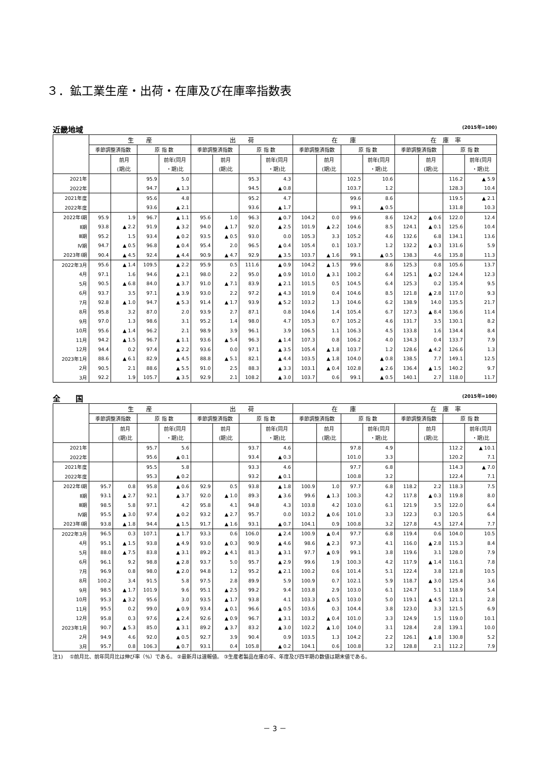３．鉱工業生産・出荷・在庫及び在庫率指数表
近畿地域 (2015年=100)
| | 生 産 | | | | 出 荷 | | | | 在 庫 | | | | 在 庫 率 | | | |
| --- | --- | --- | --- | --- | --- | --- | --- | --- | --- | --- | --- | --- | --- | --- | --- | --- |
| | 季節調整済指数 | | 原 指 数 | | 季節調整済指数 | | 原 指 数 | | 季節調整済指数 | | 原 指 数 | | 季節調整済指数 | | 原 指 数 | |
| | | 前月 | | 前年(同月 | | 前月 | | 前年(同月 | | 前月 | | 前年(同月 | | 前月 | | 前年(同月 |
| | | (期)比 | | ・期)比 | | (期)比 | | ・期)比 | | (期)比 | | ・期)比 | | (期)比 | | ・期)比 |
| 2021年 | | | 95.9 | 5.0 | | | 95.3 | 4.3 | | | 102.5 | 10.6 | | | 116.2 | ▲ 5.9 |
| 2022年 | | | 94.7 | ▲ 1.3 | | | 94.5 | ▲ 0.8 | | | 103.7 | 1.2 | | | 128.3 | 10.4 |
| 2021年度 | | | 95.6 | 4.8 | | | 95.2 | 4.7 | | | 99.6 | 8.6 | | | 119.5 | ▲ 2.1 |
| 2022年度 | | | 93.6 | ▲ 2.1 | | | 93.6 | ▲ 1.7 | | | 99.1 | ▲ 0.5 | | | 131.8 | 10.3 |
| 2022年Ⅰ期 | 95.9 | 1.9 | 96.7 | ▲ 1.1 | 95.6 | 1.0 | 96.3 | ▲ 0.7 | 104.2 | 0.0 | 99.6 | 8.6 | 124.2 | ▲ 0.6 | 122.0 | 12.4 |
| Ⅱ期 | 93.8 | ▲ 2.2 | 91.9 | ▲ 3.2 | 94.0 | ▲ 1.7 | 92.0 | ▲ 2.5 | 101.9 | ▲ 2.2 | 104.6 | 8.5 | 124.1 | ▲ 0.1 | 125.6 | 10.4 |
| Ⅲ期 | 95.2 | 1.5 | 93.4 | ▲ 0.2 | 93.5 | ▲ 0.5 | 93.0 | 0.0 | 105.3 | 3.3 | 105.2 | 4.6 | 132.6 | 6.8 | 134.1 | 13.6 |
| Ⅳ期 | 94.7 | ▲ 0.5 | 96.8 | ▲ 0.4 | 95.4 | 2.0 | 96.5 | ▲ 0.4 | 105.4 | 0.1 | 103.7 | 1.2 | 132.2 | ▲ 0.3 | 131.6 | 5.9 |
| 2023年Ⅰ期 | 90.4 | ▲ 4.5 | 92.4 | ▲ 4.4 | 90.9 | ▲ 4.7 | 92.9 | ▲ 3.5 | 103.7 | ▲ 1.6 | 99.1 | ▲ 0.5 | 138.3 | 4.6 | 135.8 | 11.3 |
| 2022年3月 | 95.6 | ▲ 1.4 | 109.5 | ▲ 2.2 | 95.9 | 0.5 | 111.6 | ▲ 0.9 | 104.2 | ▲ 1.5 | 99.6 | 8.6 | 125.3 | 0.8 | 105.6 | 13.7 |
| 4月 | 97.1 | 1.6 | 94.6 | ▲ 2.1 | 98.0 | 2.2 | 95.0 | ▲ 0.9 | 101.0 | ▲ 3.1 | 100.2 | 6.4 | 125.1 | ▲ 0.2 | 124.4 | 12.3 |
| 5月 | 90.5 | ▲ 6.8 | 84.0 | ▲ 3.7 | 91.0 | ▲ 7.1 | 83.9 | ▲ 2.1 | 101.5 | 0.5 | 104.5 | 6.4 | 125.3 | 0.2 | 135.4 | 9.5 |
| 6月 | 93.7 | 3.5 | 97.1 | ▲ 3.9 | 93.0 | 2.2 | 97.2 | ▲ 4.3 | 101.9 | 0.4 | 104.6 | 8.5 | 121.8 | ▲ 2.8 | 117.0 | 9.3 |
| 7月 | 92.8 | ▲ 1.0 | 94.7 | ▲ 5.3 | 91.4 | ▲ 1.7 | 93.9 | ▲ 5.2 | 103.2 | 1.3 | 104.6 | 6.2 | 138.9 | 14.0 | 135.5 | 21.7 |
| 8月 | 95.8 | 3.2 | 87.0 | 2.0 | 93.9 | 2.7 | 87.1 | 0.8 | 104.6 | 1.4 | 105.4 | 6.7 | 127.3 | ▲ 8.4 | 136.6 | 11.4 |
| 9月 | 97.0 | 1.3 | 98.6 | 3.1 | 95.2 | 1.4 | 98.0 | 4.7 | 105.3 | 0.7 | 105.2 | 4.6 | 131.7 | 3.5 | 130.1 | 8.2 |
| 10月 | 95.6 | ▲ 1.4 | 96.2 | 2.1 | 98.9 | 3.9 | 96.1 | 3.9 | 106.5 | 1.1 | 106.3 | 4.5 | 133.8 | 1.6 | 134.4 | 8.4 |
| 11月 | 94.2 | ▲ 1.5 | 96.7 | ▲ 1.1 | 93.6 | ▲ 5.4 | 96.3 | ▲ 1.4 | 107.3 | 0.8 | 106.2 | 4.0 | 134.3 | 0.4 | 133.7 | 7.9 |
| 12月 | 94.4 | 0.2 | 97.4 | ▲ 2.2 | 93.6 | 0.0 | 97.1 | ▲ 3.5 | 105.4 | ▲ 1.8 | 103.7 | 1.2 | 128.6 | ▲ 4.2 | 126.6 | 1.3 |
| 2023年1月 | 88.6 | ▲ 6.1 | 82.9 | ▲ 4.5 | 88.8 | ▲ 5.1 | 82.1 | ▲ 4.4 | 103.5 | ▲ 1.8 | 104.0 | ▲ 0.8 | 138.5 | 7.7 | 149.1 | 12.5 |
| 2月 | 90.5 | 2.1 | 88.6 | ▲ 5.5 | 91.0 | 2.5 | 88.3 | ▲ 3.3 | 103.1 | ▲ 0.4 | 102.8 | ▲ 2.6 | 136.4 | ▲ 1.5 | 140.2 | 9.7 |
| 3月 | 92.2 | 1.9 | 105.7 | ▲ 3.5 | 92.9 | 2.1 | 108.2 | ▲ 3.0 | 103.7 | 0.6 | 99.1 | ▲ 0.5 | 140.1 | 2.7 | 118.0 | 11.7 |
全　　国 (2015年=100)
| | 生 産 | | | | 出 荷 | | | | 在 庫 | | | | 在 庫 率 | | | |
| --- | --- | --- | --- | --- | --- | --- | --- | --- | --- | --- | --- | --- | --- | --- | --- | --- |
| | 季節調整済指数 | | 原 指 数 | | 季節調整済指数 | | 原 指 数 | | 季節調整済指数 | | 原 指 数 | | 季節調整済指数 | | 原 指 数 | |
| | | 前月 | | 前年(同月 | | 前月 | | 前年(同月 | | 前月 | | 前年(同月 | | 前月 | | 前年(同月 |
| | | (期)比 | | ・期)比 | | (期)比 | | ・期)比 | | (期)比 | | ・期)比 | | (期)比 | | ・期)比 |
| 2021年 | | | 95.7 | 5.6 | | | 93.7 | 4.6 | | | 97.8 | 4.9 | | | 112.2 | ▲ 10.1 |
| 2022年 | | | 95.6 | ▲ 0.1 | | | 93.4 | ▲ 0.3 | | | 101.0 | 3.3 | | | 120.2 | 7.1 |
| 2021年度 | | | 95.5 | 5.8 | | | 93.3 | 4.6 | | | 97.7 | 6.8 | | | 114.3 | ▲ 7.0 |
| 2022年度 | | | 95.3 | ▲ 0.2 | | | 93.2 | ▲ 0.1 | | | 100.8 | 3.2 | | | 122.4 | 7.1 |
| 2022年Ⅰ期 | 95.7 | 0.8 | 95.8 | ▲ 0.6 | 92.9 | 0.5 | 93.8 | ▲ 1.8 | 100.9 | 1.0 | 97.7 | 6.8 | 118.2 | 2.2 | 118.3 | 7.5 |
| Ⅱ期 | 93.1 | ▲ 2.7 | 92.1 | ▲ 3.7 | 92.0 | ▲ 1.0 | 89.3 | ▲ 3.6 | 99.6 | ▲ 1.3 | 100.3 | 4.2 | 117.8 | ▲ 0.3 | 119.8 | 8.0 |
| Ⅲ期 | 98.5 | 5.8 | 97.1 | 4.2 | 95.8 | 4.1 | 94.8 | 4.3 | 103.8 | 4.2 | 103.0 | 6.1 | 121.9 | 3.5 | 122.0 | 6.4 |
| Ⅳ期 | 95.5 | ▲ 3.0 | 97.4 | ▲ 0.2 | 93.2 | ▲ 2.7 | 95.7 | 0.0 | 103.2 | ▲ 0.6 | 101.0 | 3.3 | 122.3 | 0.3 | 120.5 | 6.4 |
| 2023年Ⅰ期 | 93.8 | ▲ 1.8 | 94.4 | ▲ 1.5 | 91.7 | ▲ 1.6 | 93.1 | ▲ 0.7 | 104.1 | 0.9 | 100.8 | 3.2 | 127.8 | 4.5 | 127.4 | 7.7 |
| 2022年3月 | 96.5 | 0.3 | 107.1 | ▲ 1.7 | 93.3 | 0.6 | 106.0 | ▲ 2.4 | 100.9 | ▲ 0.4 | 97.7 | 6.8 | 119.4 | 0.6 | 104.0 | 10.5 |
| 4月 | 95.1 | ▲ 1.5 | 93.8 | ▲ 4.9 | 93.0 | ▲ 0.3 | 90.9 | ▲ 4.6 | 98.6 | ▲ 2.3 | 97.3 | 4.1 | 116.0 | ▲ 2.8 | 115.3 | 8.4 |
| 5月 | 88.0 | ▲ 7.5 | 83.8 | ▲ 3.1 | 89.2 | ▲ 4.1 | 81.3 | ▲ 3.1 | 97.7 | ▲ 0.9 | 99.1 | 3.8 | 119.6 | 3.1 | 128.0 | 7.9 |
| 6月 | 96.1 | 9.2 | 98.8 | ▲ 2.8 | 93.7 | 5.0 | 95.7 | ▲ 2.9 | 99.6 | 1.9 | 100.3 | 4.2 | 117.9 | ▲ 1.4 | 116.1 | 7.8 |
| 7月 | 96.9 | 0.8 | 98.0 | ▲ 2.0 | 94.8 | 1.2 | 95.2 | ▲ 2.1 | 100.2 | 0.6 | 101.4 | 5.1 | 122.4 | 3.8 | 121.8 | 10.5 |
| 8月 | 100.2 | 3.4 | 91.5 | 5.8 | 97.5 | 2.8 | 89.9 | 5.9 | 100.9 | 0.7 | 102.1 | 5.9 | 118.7 | ▲ 3.0 | 125.4 | 3.6 |
| 9月 | 98.5 | ▲ 1.7 | 101.9 | 9.6 | 95.1 | ▲ 2.5 | 99.2 | 9.4 | 103.8 | 2.9 | 103.0 | 6.1 | 124.7 | 5.1 | 118.9 | 5.4 |
| 10月 | 95.3 | ▲ 3.2 | 95.6 | 3.0 | 93.5 | ▲ 1.7 | 93.8 | 4.1 | 103.3 | ▲ 0.5 | 103.0 | 5.0 | 119.1 | ▲ 4.5 | 121.1 | 2.8 |
| 11月 | 95.5 | 0.2 | 99.0 | ▲ 0.9 | 93.4 | ▲ 0.1 | 96.6 | ▲ 0.5 | 103.6 | 0.3 | 104.4 | 3.8 | 123.0 | 3.3 | 121.5 | 6.9 |
| 12月 | 95.8 | 0.3 | 97.6 | ▲ 2.4 | 92.6 | ▲ 0.9 | 96.7 | ▲ 3.1 | 103.2 | ▲ 0.4 | 101.0 | 3.3 | 124.9 | 1.5 | 119.0 | 10.1 |
| 2023年1月 | 90.7 | ▲ 5.3 | 85.0 | ▲ 3.1 | 89.2 | ▲ 3.7 | 83.2 | ▲ 3.0 | 102.2 | ▲ 1.0 | 104.0 | 3.1 | 128.4 | 2.8 | 139.1 | 10.0 |
| 2月 | 94.9 | 4.6 | 92.0 | ▲ 0.5 | 92.7 | 3.9 | 90.4 | 0.9 | 103.5 | 1.3 | 104.2 | 2.2 | 126.1 | ▲ 1.8 | 130.8 | 5.2 |
| 3月 | 95.7 | 0.8 | 106.3 | ▲ 0.7 | 93.1 | 0.4 | 105.8 | ▲ 0.2 | 104.1 | 0.6 | 100.8 | 3.2 | 128.8 | 2.1 | 112.2 | 7.9 |
注1)　 ①前月比、前年同月比は伸び率（%）である。 ②最新月は速報値。 ③生産者製品在庫の年、年度及び四半期の数値は期末値である。
－ 3 －